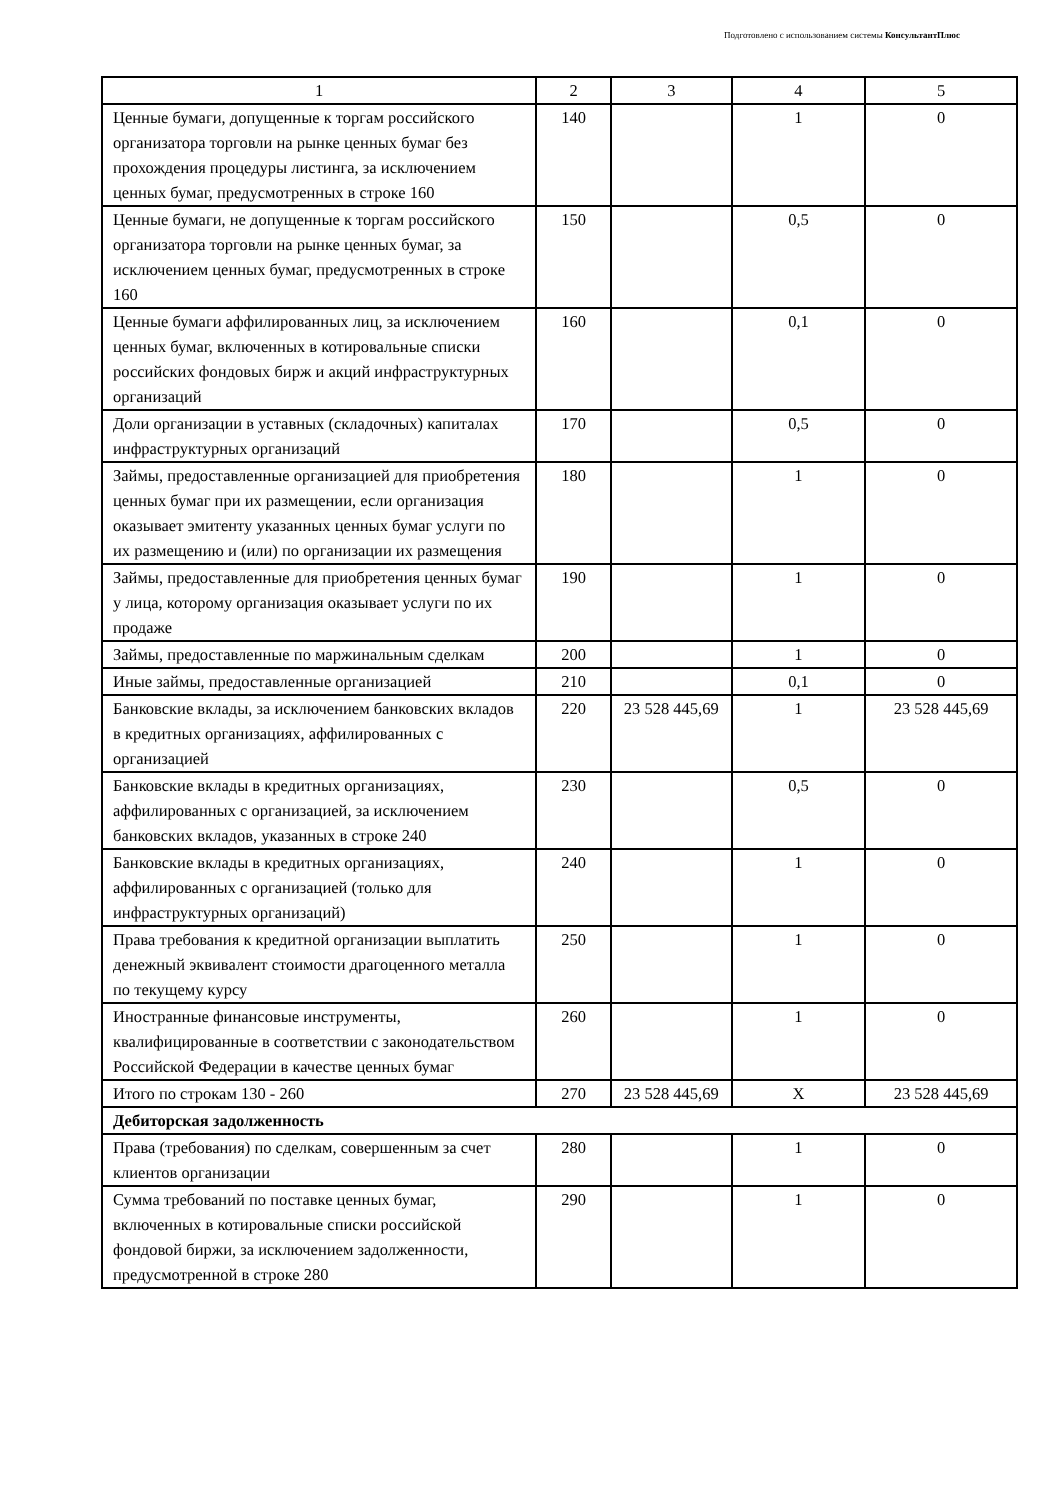Подготовлено с использованием системы КонсультантПлюс
| 1 | 2 | 3 | 4 | 5 |
| Ценные бумаги, допущенные к торгам российского организатора торговли на рынке ценных бумаг без прохождения процедуры листинга, за исключением ценных бумаг, предусмотренных в строке 160 | 140 | | 1 | 0 |
| Ценные бумаги, не допущенные к торгам российского организатора торговли на рынке ценных бумаг, за исключением ценных бумаг, предусмотренных в строке 160 | 150 | | 0,5 | 0 |
| Ценные бумаги аффилированных лиц, за исключением ценных бумаг, включенных в котировальные списки российских фондовых бирж и акций инфраструктурных организаций | 160 | | 0,1 | 0 |
| Доли организации в уставных (складочных) капиталах инфраструктурных организаций | 170 | | 0,5 | 0 |
| Займы, предоставленные организацией для приобретения ценных бумаг при их размещении, если организация оказывает эмитенту указанных ценных бумаг услуги по их размещению и (или) по организации их размещения | 180 | | 1 | 0 |
| Займы, предоставленные для приобретения ценных бумаг у лица, которому организация оказывает услуги по их продаже | 190 | | 1 | 0 |
| Займы, предоставленные по маржинальным сделкам | 200 | | 1 | 0 |
| Иные займы, предоставленные организацией | 210 | | 0,1 | 0 |
| Банковские вклады, за исключением банковских вкладов в кредитных организациях, аффилированных с организацией | 220 | 23 528 445,69 | 1 | 23 528 445,69 |
| Банковские вклады в кредитных организациях, аффилированных с организацией, за исключением банковских вкладов, указанных в строке 240 | 230 | | 0,5 | 0 |
| Банковские вклады в кредитных организациях, аффилированных с организацией (только для инфраструктурных организаций) | 240 | | 1 | 0 |
| Права требования к кредитной организации выплатить денежный эквивалент стоимости драгоценного металла по текущему курсу | 250 | | 1 | 0 |
| Иностранные финансовые инструменты, квалифицированные в соответствии с законодательством Российской Федерации в качестве ценных бумаг | 260 | | 1 | 0 |
| Итого по строкам 130 - 260 | 270 | 23 528 445,69 | X | 23 528 445,69 |
| Дебиторская задолженность | | | | |
| Права (требования) по сделкам, совершенным за счет клиентов организации | 280 | | 1 | 0 |
| Сумма требований по поставке ценных бумаг, включенных в котировальные списки российской фондовой биржи, за исключением задолженности, предусмотренной в строке 280 | 290 | | 1 | 0 |